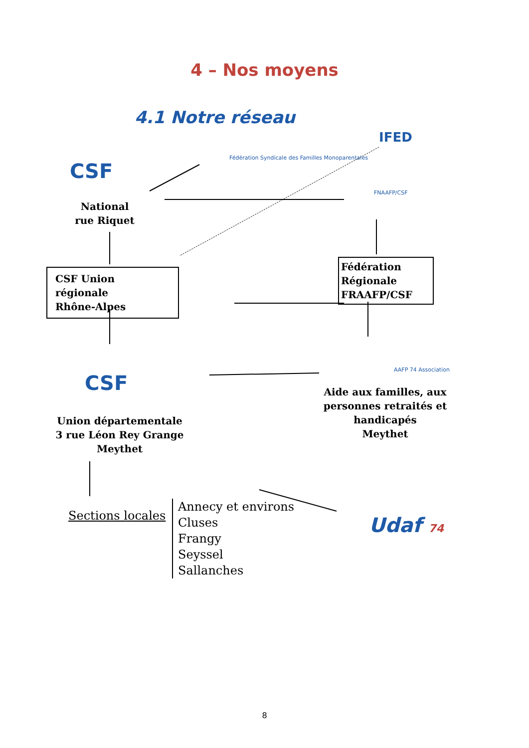4 – Nos moyens
4.1 Notre réseau
CSF
Fédération Syndicale des Familles Monoparentales
IFED
FNAAFP/CSF
National
rue Riquet
CSF Union régionale
Rhône-Alpes
Fédération Régionale
FRAAFP/CSF
CSF
AAFP 74 Association
Aide aux familles, aux personnes retraités et handicapés
Meythet
Union départementale
3 rue Léon Rey Grange
Meythet
Sections locales
Annecy et environs
Cluses
Frangy
Seyssel
Sallanches
Udaf 74
8